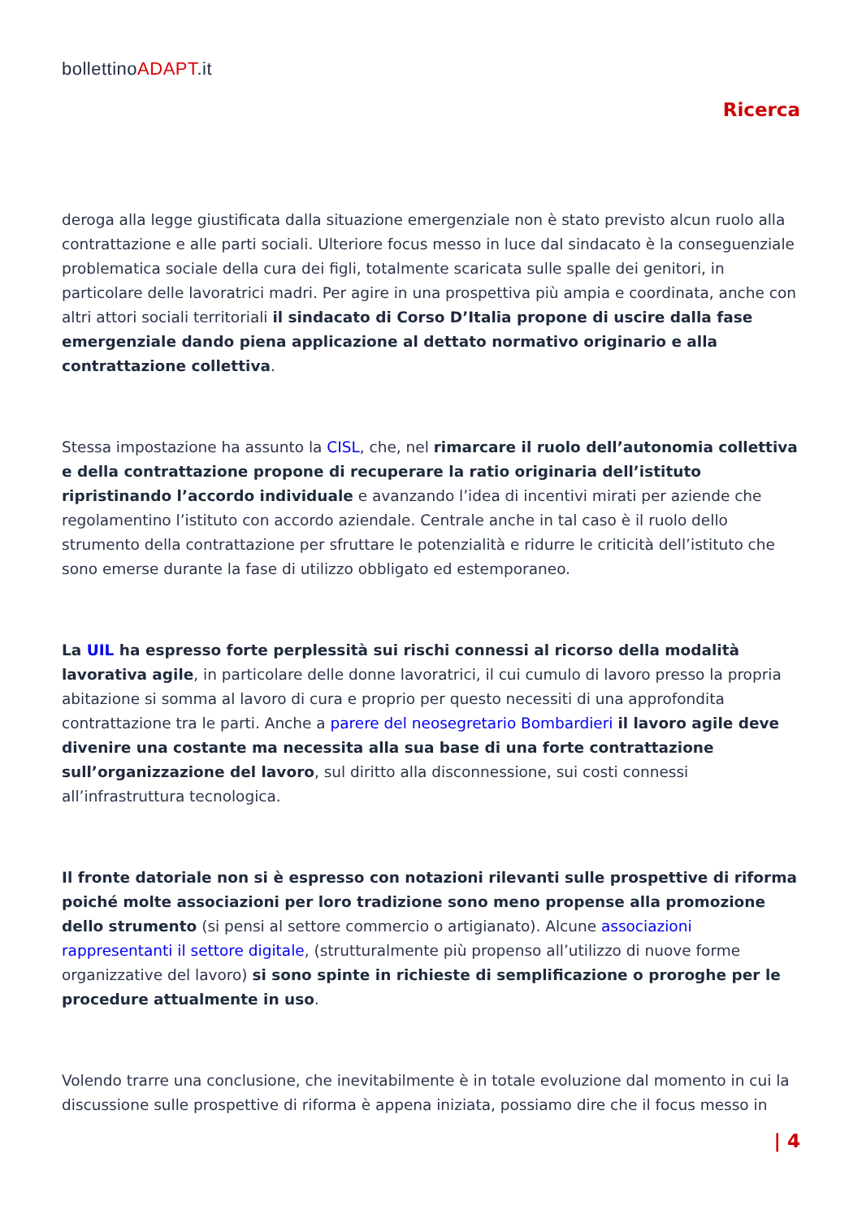bollettinoADAPT.it
Ricerca
deroga alla legge giustificata dalla situazione emergenziale non è stato previsto alcun ruolo alla contrattazione e alle parti sociali. Ulteriore focus messo in luce dal sindacato è la conseguenziale problematica sociale della cura dei figli, totalmente scaricata sulle spalle dei genitori, in particolare delle lavoratrici madri. Per agire in una prospettiva più ampia e coordinata, anche con altri attori sociali territoriali il sindacato di Corso D’Italia propone di uscire dalla fase emergenziale dando piena applicazione al dettato normativo originario e alla contrattazione collettiva.
Stessa impostazione ha assunto la CISL, che, nel rimarcare il ruolo dell’autonomia collettiva e della contrattazione propone di recuperare la ratio originaria dell’istituto ripristinando l’accordo individuale e avanzando l’idea di incentivi mirati per aziende che regolamentino l’istituto con accordo aziendale. Centrale anche in tal caso è il ruolo dello strumento della contrattazione per sfruttare le potenzialità e ridurre le criticità dell’istituto che sono emerse durante la fase di utilizzo obbligato ed estemporaneo.
La UIL ha espresso forte perplessità sui rischi connessi al ricorso della modalità lavorativa agile, in particolare delle donne lavoratrici, il cui cumulo di lavoro presso la propria abitazione si somma al lavoro di cura e proprio per questo necessiti di una approfondita contrattazione tra le parti. Anche a parere del neosegretario Bombardieri il lavoro agile deve divenire una costante ma necessita alla sua base di una forte contrattazione sull’organizzazione del lavoro, sul diritto alla disconnessione, sui costi connessi all’infrastruttura tecnologica.
Il fronte datoriale non si è espresso con notazioni rilevanti sulle prospettive di riforma poiché molte associazioni per loro tradizione sono meno propense alla promozione dello strumento (si pensi al settore commercio o artigianato). Alcune associazioni rappresentanti il settore digitale, (strutturalmente più propenso all’utilizzo di nuove forme organizzative del lavoro) si sono spinte in richieste di semplificazione o proroghe per le procedure attualmente in uso.
Volendo trarre una conclusione, che inevitabilmente è in totale evoluzione dal momento in cui la discussione sulle prospettive di riforma è appena iniziata, possiamo dire che il focus messo in
| 4